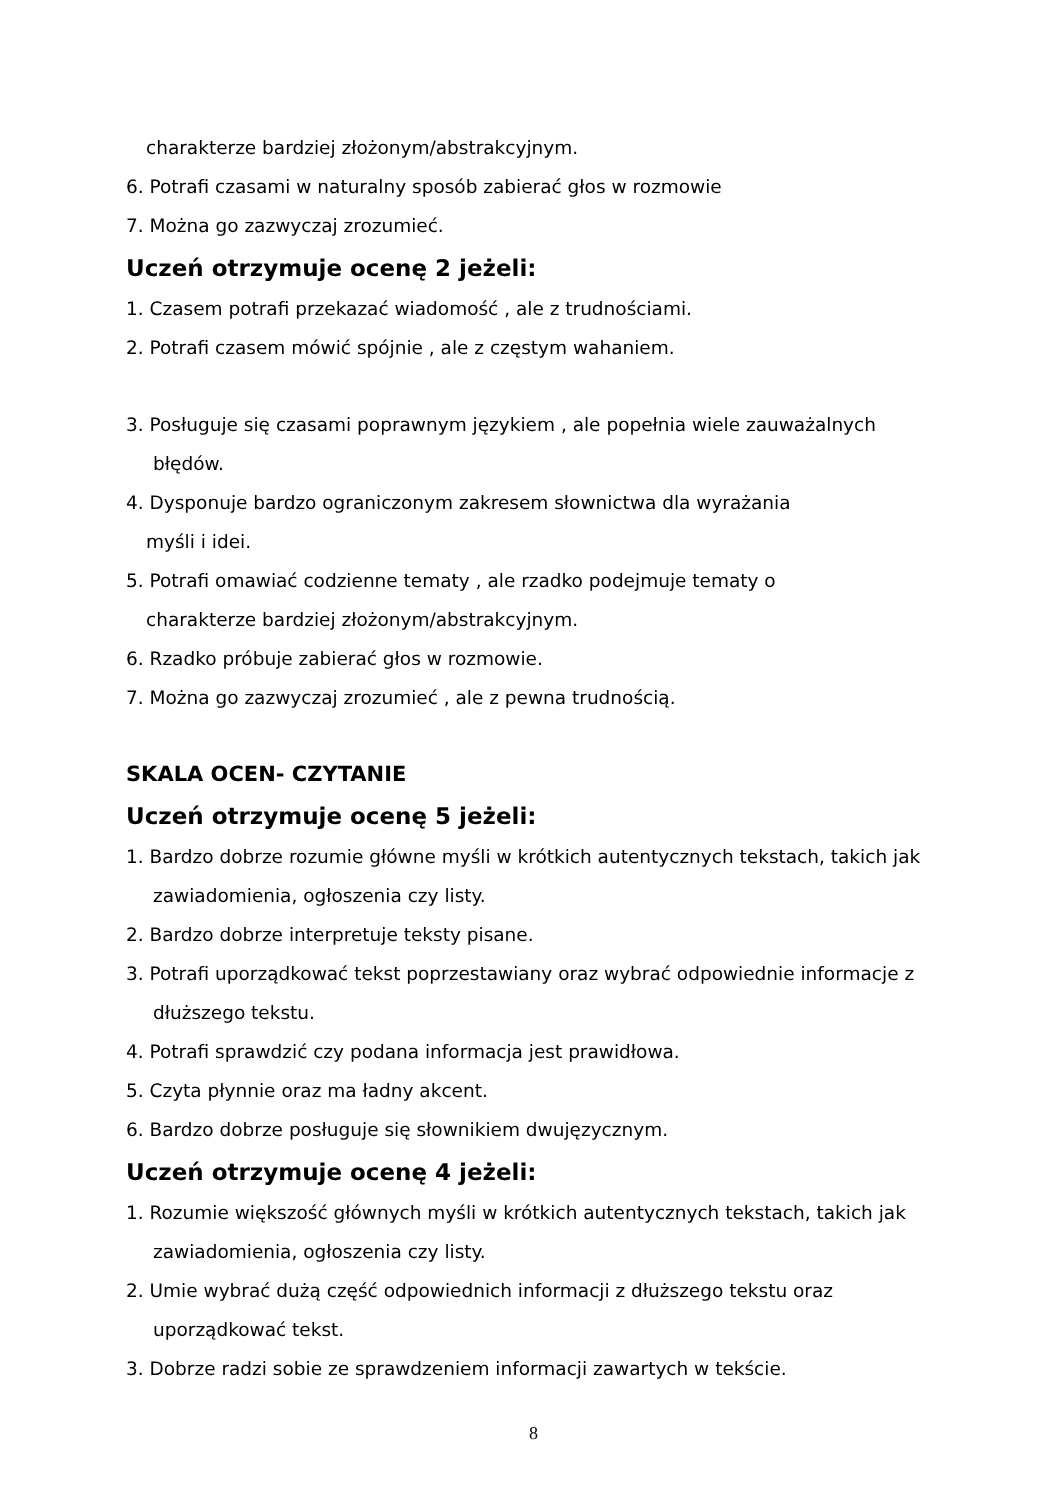charakterze bardziej złożonym/abstrakcyjnym.
6. Potrafi czasami w naturalny sposób zabierać głos w rozmowie
7. Można go zazwyczaj zrozumieć.
Uczeń otrzymuje ocenę 2 jeżeli:
1. Czasem potrafi przekazać wiadomość , ale z trudnościami.
2. Potrafi czasem mówić spójnie , ale z częstym wahaniem.
3. Posługuje się czasami poprawnym językiem , ale popełnia wiele zauważalnych
błędów.
4. Dysponuje bardzo ograniczonym zakresem słownictwa dla wyrażania
myśli i idei.
5. Potrafi omawiać codzienne tematy , ale rzadko podejmuje tematy o
charakterze bardziej złożonym/abstrakcyjnym.
6. Rzadko próbuje zabierać głos w rozmowie.
7. Można go zazwyczaj zrozumieć , ale z pewna trudnością.
SKALA OCEN- CZYTANIE
Uczeń otrzymuje ocenę 5 jeżeli:
1. Bardzo dobrze rozumie główne myśli w krótkich autentycznych tekstach, takich jak
zawiadomienia, ogłoszenia czy listy.
2. Bardzo dobrze interpretuje teksty pisane.
3. Potrafi uporządkować tekst poprzestawiany oraz wybrać odpowiednie informacje z
dłuższego tekstu.
4. Potrafi sprawdzić czy podana informacja jest prawidłowa.
5. Czyta płynnie oraz ma ładny akcent.
6. Bardzo dobrze posługuje się słownikiem dwujęzycznym.
Uczeń otrzymuje ocenę 4 jeżeli:
1. Rozumie większość głównych myśli w krótkich autentycznych tekstach, takich jak
zawiadomienia, ogłoszenia czy listy.
2. Umie wybrać dużą część odpowiednich informacji z dłuższego tekstu oraz
uporządkować tekst.
3. Dobrze radzi sobie ze sprawdzeniem informacji zawartych w tekście.
8